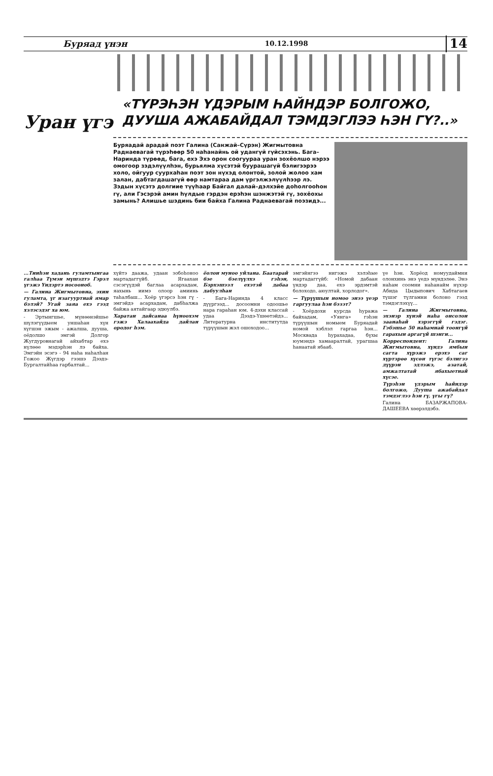Буряад үнэн 10.12.1998 14
Уран үгэ
«ТҮРЭҺЭН ҮДЭРЫМ ҺАЙНДЭР БОЛГОЖО, ДУУША АЖАБАЙДАЛ ТЭМДЭГЛЭЭ ҺЭН ГҮ?..»
Буряадай арадай поэт Галина (Санжай–Сүрэн) Жигмытовна Раднаевагай түрэһөөр 50 наһанайнь ой удангүй гүйсэхэнь. Бага–Наринда түрөөд, бага, ехэ Эхэ орон соогуураа уран зохёолшо нэрээ омогоор зэдэлүүлһэн, бурьялма хүсэтэй буурашагүй бэлигээрээ холо, ойгуур суурхаһан поэт зон нүхэд олонтой, золой жолоо хам залан, дабтагдашагүй өөр намтараа дам үргэлжэлүүлһээр лэ. Зэдын хүсэтэ долгиие түүһаар Байгал далай–дэлхэйе доһолгооһон гү, али Гэсэрэй амин һүлдые гэрдэн ерэһэн шэнжэтэй гү, зохёохы замынь? Алишье шэдинь бии байха Галина Раднаевагай поэзидэ...
...Тииһэн хадань гуламтынгаа галһаа Түмэн мүшэдтэ Гэрэл үгэжэ Үндэртэ носооноб.
— Галина Жигмытовна, эхин гуламта, үг изагууртнай ямар бэлэй? Угай заяа ехэ гээд хэлэсэдэг ха юм.
- Эртынгшье, мүнөөнэйшье шүлэгүүдыем уншаһан хүн хүгшэн эжым - ажалша, дууша, оёдолшо эмгэй Долгор Жугдуровнагай айхабтар ехэ нүлөөе мэдэрһэн лэ байха. Эмгэйн эсэгэ - 94 наһа наһалһан Гожоо Жүгдэр гээшэ Дээдэ-Бургалтайһаа гарбалтай...
хүйтэ даажа, удаан зобоһоноо мартадаггүйб. Ягаахан сэсэгүүдэй баглаа асархадам, яахынь иимэ олоор амиинь таһалбаш... Хоёр үгэрсэ һэн гү - эмгэйдэ асархадам, дабһалжа байжа аятайгаар эдюулбэ.
Харатан дайсанаа һүноохэм гэжэ Халаахайда дайлан ородог һэм.
ёолон муноо уйлана. Баатарай бэе бэелүүлхэ гэһэн, Бэрхэшээл ехэтэй дабаа дабуулһан
- Бага-Наринда 4 класс дүүргээд... досоомни одоошье нара гараһан юм. 4-дэхи классай удаа Дээдэ-Үшөөтэйдэ... Литературна институтда түрүүшын жэл ошоходоо...
эмгэйнгээ нигэжэ хэлэһые мартадаггүйб: «Номой дабаан үндэр даа, ехэ эрдэмтэй болоходо, аюултай, хорлодог».
— Түрүүшын номоо энээ үеэр гаргуулаа һэн бэзэт?
- Хоёрдохи курсда һуража байхадам, «Уянга» гэһэн түрүүшын номыем Буряадай номой хэблэл гаргаа һэн... Москвада һурахадаа, бүхы юумэндэ хамааралтай, урагшаа һанаатай ябааб.
үе һэн. Хорёод номуудаймни олонхинь энэ үедэ мүндэлөө. Энэ наһам соомни наһанайм нүхэр Абида Цыдыпович Хабтагаев түшэг түлгамни болоно гээд тэмдэглэхүү...
— Галина Жигмытовна, эхэнэр хүнэй наһа онсолон заанаһай хэрэггүй гэдэг. Гэбэшье 50 наһамнай тоонгүй гарахын аргагүй шэнги...
Корреспондент: Галина Жигмытовна, хүндэ ямбын сагта хүрэжэ ерэхэ саг хүртэрөө хүсөн түгэс бэлигээ дүүрэн эдлэжэ, азатай, амжалтатай ябахыетнай хүсэе.
Түрэһэн үдэрым һайндэр болгожо, Дууша ажабайдал тэмдэглээ һэн гү, үгы гү?
Галина БАЗАРЖАПОВА-ДАШЕЕВА хөөрэлдэбэ.